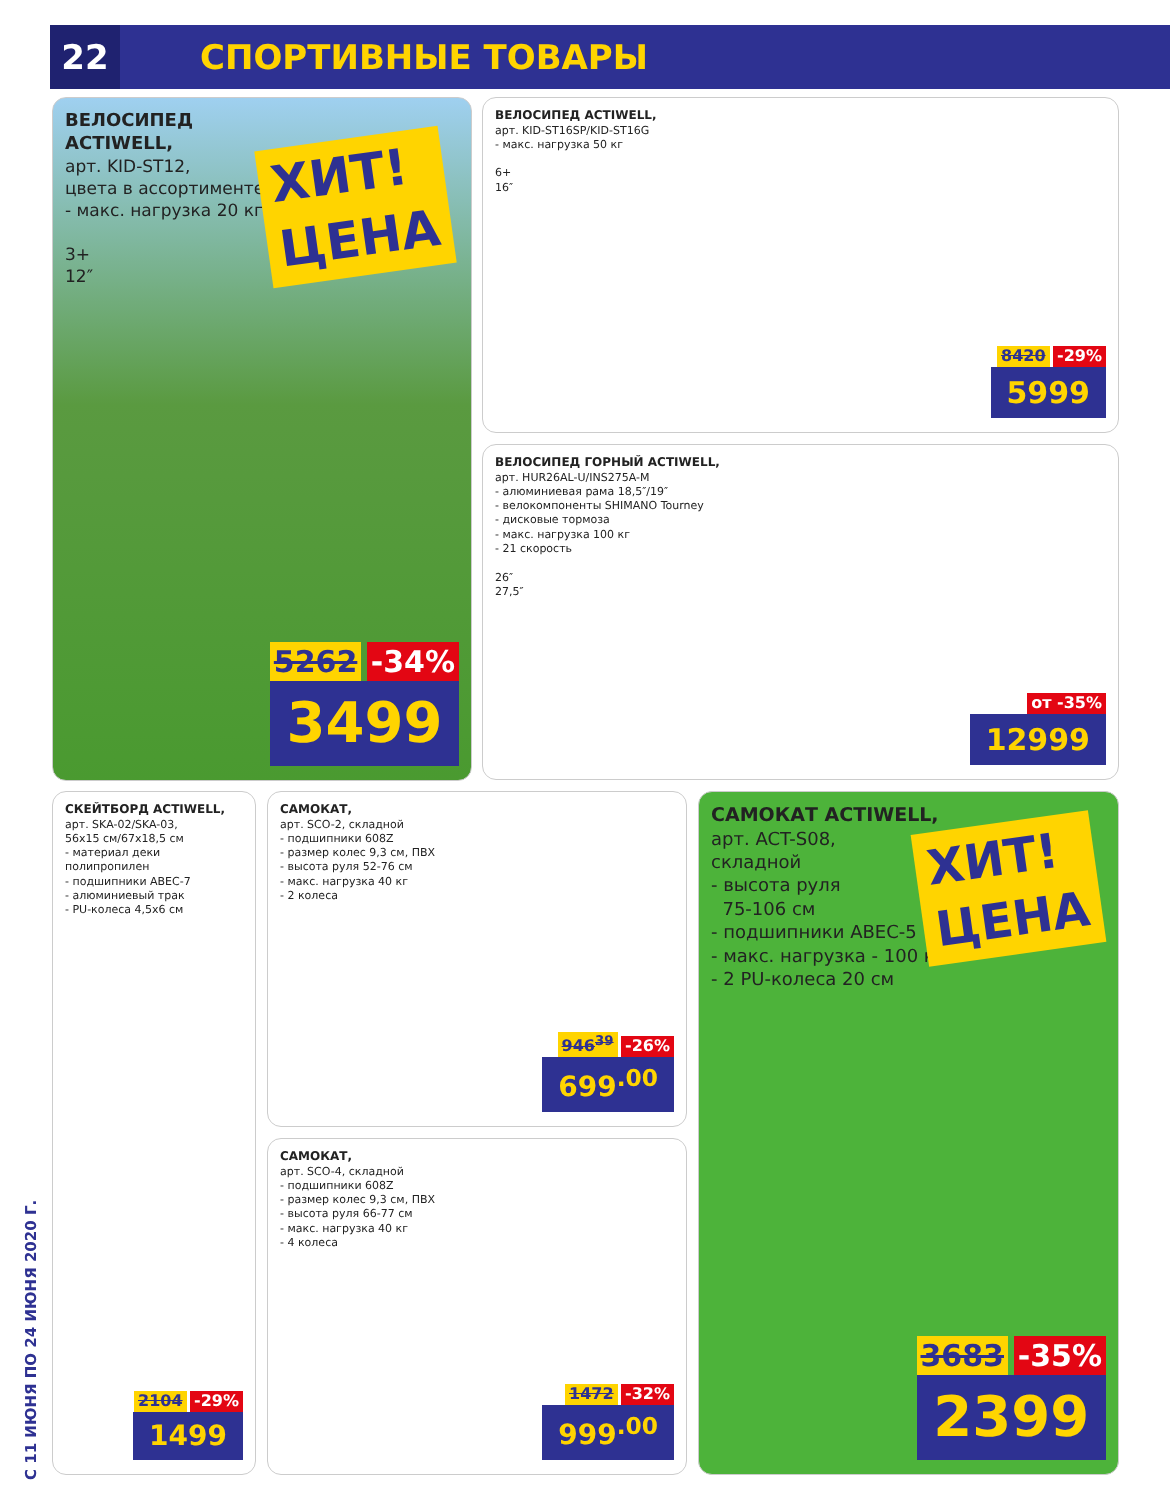22
СПОРТИВНЫЕ ТОВАРЫ
ВЕЛОСИПЕД
ACTIWELL,
арт. KID-ST12,
цвета в ассортименте
- макс. нагрузка 20 кг
3+
12″
ХИТ!
ЦЕНА
5262 -34%
3499
ВЕЛОСИПЕД ACTIWELL,
арт. KID-ST16SP/KID-ST16G
- макс. нагрузка 50 кг
6+
16″
8420 -29%
5999
ВЕЛОСИПЕД ГОРНЫЙ ACTIWELL,
арт. HUR26AL-U/INS275A-M
- алюминиевая рама 18,5″/19″
- велокомпоненты SHIMANO Tourney
- дисковые тормоза
- макс. нагрузка 100 кг
- 21 скорость
26″
27,5″
от -35%
12999
СКЕЙТБОРД ACTIWELL,
арт. SKA-02/SKA-03,
56x15 см/67x18,5 см
- материал деки полипропилен
- подшипники ABEC-7
- алюминиевый трак
- PU-колеса 4,5x6 см
2104 -29%
1499
САМОКАТ,
арт. SCO-2, складной
- подшипники 608Z
- размер колес 9,3 см, ПВХ
- высота руля 52-76 см
- макс. нагрузка 40 кг
- 2 колеса
946<sup>39</sup> -26%
699<sup>.00</sup>
САМОКАТ,
арт. SCO-4, складной
- подшипники 608Z
- размер колес 9,3 см, ПВХ
- высота руля 66-77 см
- макс. нагрузка 40 кг
- 4 колеса
1472 -32%
999<sup>.00</sup>
САМОКАТ ACTIWELL,
арт. ACT-S08,
складной
- высота руля
75-106 см
- подшипники ABEC-5
- макс. нагрузка - 100 кг
- 2 PU-колеса 20 см
ХИТ!
ЦЕНА
3683 -35%
2399
С 11 ИЮНЯ ПО 24 ИЮНЯ 2020 Г.